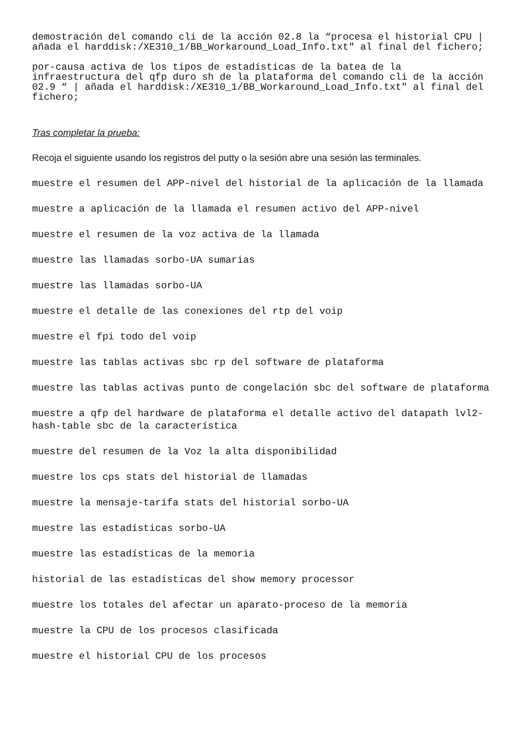demostración del comando cli de la acción 02.8 la “procesa el historial CPU | añada el harddisk:/XE310_1/BB_Workaround_Load_Info.txt" al final del fichero;
por-causa activa de los tipos de estadísticas de la batea de la infraestructura del qfp duro sh de la plataforma del comando cli de la acción 02.9 “ | añada el harddisk:/XE310_1/BB_Workaround_Load_Info.txt" al final del fichero;
Tras completar la prueba:
Recoja el siguiente usando los registros del putty o la sesión abre una sesión las terminales.
muestre el resumen del APP-nivel del historial de la aplicación de la llamada
muestre a aplicación de la llamada el resumen activo del APP-nivel
muestre el resumen de la voz activa de la llamada
muestre las llamadas sorbo-UA sumarias
muestre las llamadas sorbo-UA
muestre el detalle de las conexiones del rtp del voip
muestre el fpi todo del voip
muestre las tablas activas sbc rp del software de plataforma
muestre las tablas activas punto de congelación sbc del software de plataforma
muestre a qfp del hardware de plataforma el detalle activo del datapath lvl2-hash-table sbc de la característica
muestre del resumen de la Voz la alta disponibilidad
muestre los cps stats del historial de llamadas
muestre la mensaje-tarifa stats del historial sorbo-UA
muestre las estadísticas sorbo-UA
muestre las estadísticas de la memoria
historial de las estadísticas del show memory processor
muestre los totales del afectar un aparato-proceso de la memoria
muestre la CPU de los procesos clasificada
muestre el historial CPU de los procesos